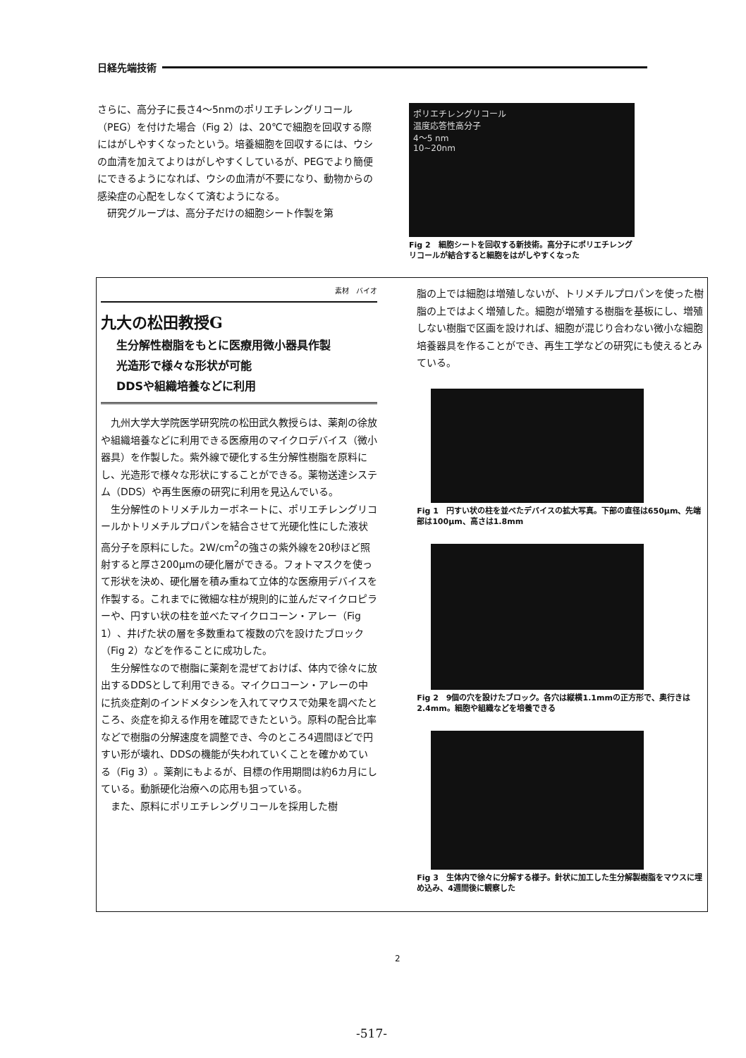日経先端技術
さらに、高分子に長さ4～5nmのポリエチレングリコール（PEG）を付けた場合（Fig 2）は、20℃で細胞を回収する際にはがしやすくなったという。培養細胞を回収するには、ウシの血清を加えてよりはがしやすくしているが、PEGでより簡便にできるようになれば、ウシの血清が不要になり、動物からの感染症の心配をしなくて済むようになる。
研究グループは、高分子だけの細胞シート作製を第
ポリエチレングリコール
温度応答性高分子
4～5 nm
10~20nm
Fig 2　細胞シートを回収する新技術。高分子にポリエチレングリコールが結合すると細胞をはがしやすくなった
素材　バイオ
九大の松田教授G
生分解性樹脂をもとに医療用微小器具作製
光造形で様々な形状が可能
DDSや組織培養などに利用
九州大学大学院医学研究院の松田武久教授らは、薬剤の徐放や組織培養などに利用できる医療用のマイクロデバイス（微小器具）を作製した。紫外線で硬化する生分解性樹脂を原料にし、光造形で様々な形状にすることができる。薬物送達システム（DDS）や再生医療の研究に利用を見込んでいる。
生分解性のトリメチルカーボネートに、ポリエチレングリコールかトリメチルプロパンを結合させて光硬化性にした液状高分子を原料にした。2W/cm<sup>2</sup>の強さの紫外線を20秒ほど照射すると厚さ200μmの硬化層ができる。フォトマスクを使って形状を決め、硬化層を積み重ねて立体的な医療用デバイスを作製する。これまでに微細な柱が規則的に並んだマイクロピラーや、円すい状の柱を並べたマイクロコーン・アレー（Fig 1）、井げた状の層を多数重ねて複数の穴を設けたブロック（Fig 2）などを作ることに成功した。
生分解性なので樹脂に薬剤を混ぜておけば、体内で徐々に放出するDDSとして利用できる。マイクロコーン・アレーの中に抗炎症剤のインドメタシンを入れてマウスで効果を調べたところ、炎症を抑える作用を確認できたという。原料の配合比率などで樹脂の分解速度を調整でき、今のところ4週間ほどで円すい形が壊れ、DDSの機能が失われていくことを確かめている（Fig 3）。薬剤にもよるが、目標の作用期間は約6カ月にしている。動脈硬化治療への応用も狙っている。
また、原料にポリエチレングリコールを採用した樹
脂の上では細胞は増殖しないが、トリメチルプロパンを使った樹脂の上ではよく増殖した。細胞が増殖する樹脂を基板にし、増殖しない樹脂で区画を設ければ、細胞が混じり合わない微小な細胞培養器具を作ることができ、再生工学などの研究にも使えるとみている。
Fig 1　円すい状の柱を並べたデバイスの拡大写真。下部の直径は650μm、先端部は100μm、高さは1.8mm
Fig 2　9個の穴を設けたブロック。各穴は縦横1.1mmの正方形で、奥行きは2.4mm。細胞や組織などを培養できる
Fig 3　生体内で徐々に分解する様子。針状に加工した生分解製樹脂をマウスに埋め込み、4週間後に観察した
2
-517-